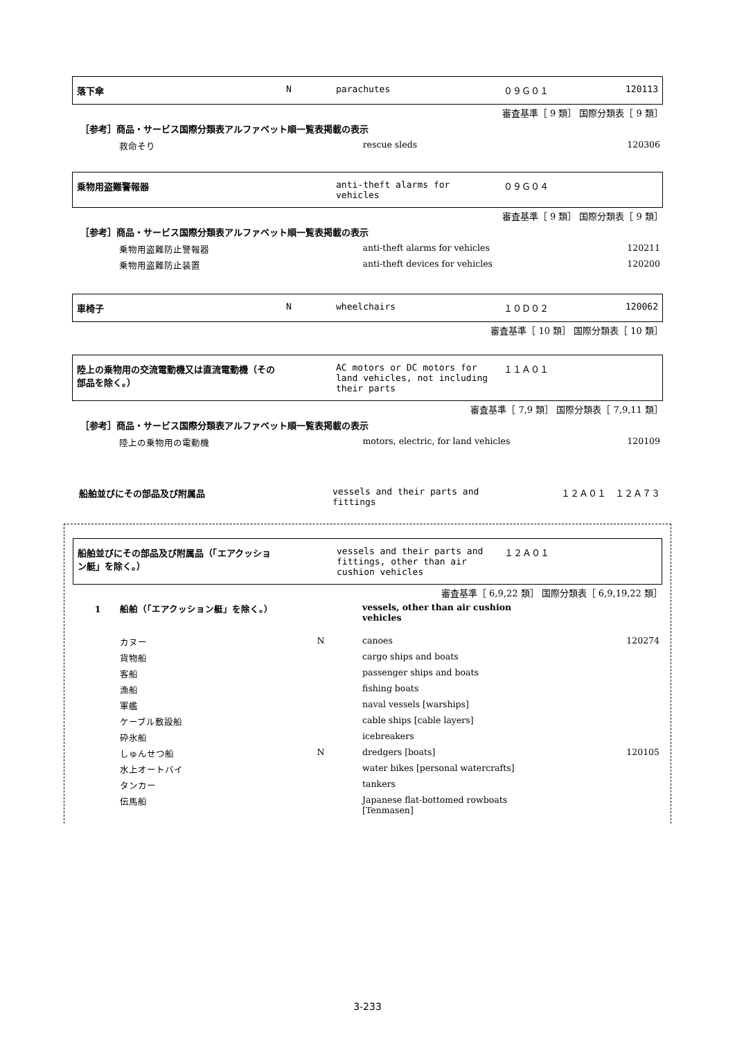| 落下傘 | N | parachutes | ０９Ｇ０１ | 120113 |
審査基準［ 9 類］ 国際分類表［ 9 類］
［参考］商品・サービス国際分類表アルファベット順一覧表掲載の表示
| 救命そり | | rescue sleds | | 120306 |
| 乗物用盗難警報器 | | anti-theft alarms for vehicles | ０９Ｇ０４ | |
審査基準［ 9 類］ 国際分類表［ 9 類］
［参考］商品・サービス国際分類表アルファベット順一覧表掲載の表示
| 乗物用盗難防止警報器 | | anti-theft alarms for vehicles | | 120211 |
| 乗物用盗難防止装置 | | anti-theft devices for vehicles | | 120200 |
| 車椅子 | N | wheelchairs | １０Ｄ０２ | 120062 |
審査基準［ 10 類］ 国際分類表［ 10 類］
| 陸上の乗物用の交流電動機又は直流電動機（その部品を除く。） | | AC motors or DC motors for land vehicles, not including their parts | １１Ａ０１ | |
審査基準［ 7,9 類］ 国際分類表［ 7,9,11 類］
［参考］商品・サービス国際分類表アルファベット順一覧表掲載の表示
| 陸上の乗物用の電動機 | | motors, electric, for land vehicles | | 120109 |
| 船舶並びにその部品及び附属品 | | vessels and their parts and fittings | １２Ａ０１ １２Ａ７３ |
| 船舶並びにその部品及び附属品（「エアクッション艇」を除く。） | | vessels and their parts and fittings, other than air cushion vehicles | １２Ａ０１ | |
審査基準［ 6,9,22 類］ 国際分類表［ 6,9,19,22 類］
| 1 船舶（「エアクッション艇」を除く。） | | vessels, other than air cushion vehicles | | |
| カヌー | N | canoes | | 120274 |
| 貨物船 | | cargo ships and boats | | |
| 客船 | | passenger ships and boats | | |
| 漁船 | | fishing boats | | |
| 軍艦 | | naval vessels [warships] | | |
| ケーブル敷設船 | | cable ships [cable layers] | | |
| 砕氷船 | | icebreakers | | |
| しゅんせつ船 | N | dredgers [boats] | | 120105 |
| 水上オートバイ | | water bikes [personal watercrafts] | | |
| タンカー | | tankers | | |
| 伝馬船 | | Japanese flat-bottomed rowboats [Tenmasen] | | |
3-233